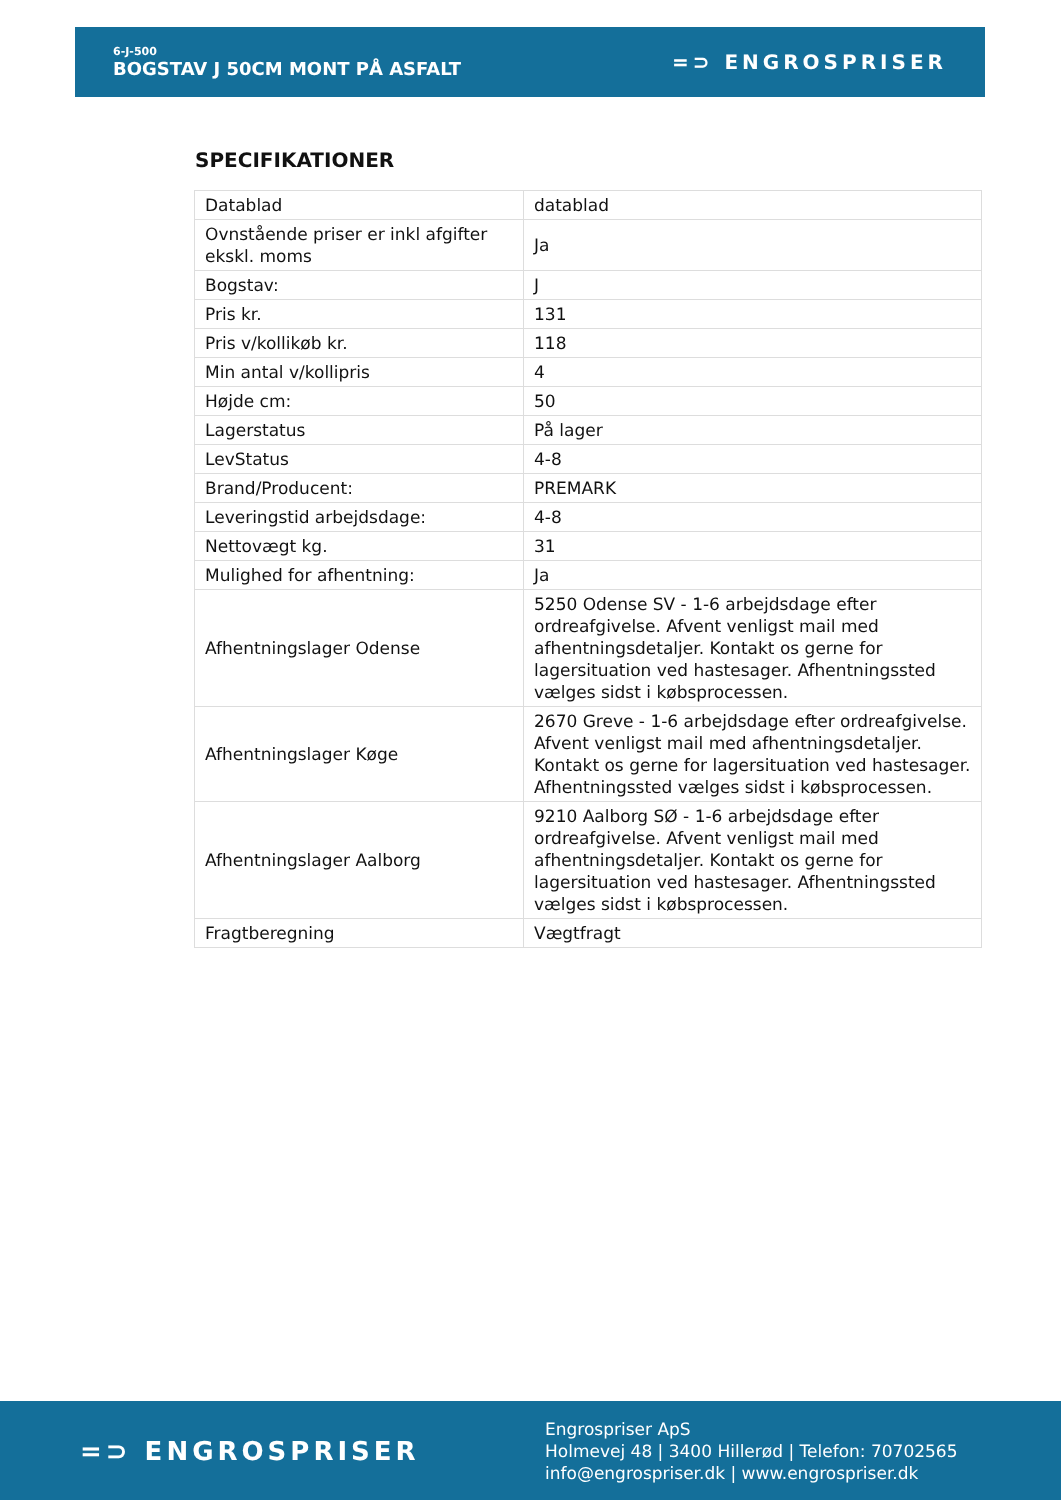6-J-500
BOGSTAV J 50CM MONT PÅ ASFALT
=⊃ ENGROSPRISER
SPECIFIKATIONER
| Datablad | datablad |
| Ovnstående priser er inkl afgifter ekskl. moms | Ja |
| Bogstav: | J |
| Pris kr. | 131 |
| Pris v/kollikøb kr. | 118 |
| Min antal v/kollipris | 4 |
| Højde cm: | 50 |
| Lagerstatus | På lager |
| LevStatus | 4-8 |
| Brand/Producent: | PREMARK |
| Leveringstid arbejdsdage: | 4-8 |
| Nettovægt kg. | 31 |
| Mulighed for afhentning: | Ja |
| Afhentningslager Odense | 5250 Odense SV - 1-6 arbejdsdage efter ordreafgivelse. Afvent venligst mail med afhentningsdetaljer. Kontakt os gerne for lagersituation ved hastesager. Afhentningssted vælges sidst i købsprocessen. |
| Afhentningslager Køge | 2670 Greve - 1-6 arbejdsdage efter ordreafgivelse. Afvent venligst mail med afhentningsdetaljer. Kontakt os gerne for lagersituation ved hastesager. Afhentningssted vælges sidst i købsprocessen. |
| Afhentningslager Aalborg | 9210 Aalborg SØ - 1-6 arbejdsdage efter ordreafgivelse. Afvent venligst mail med afhentningsdetaljer. Kontakt os gerne for lagersituation ved hastesager. Afhentningssted vælges sidst i købsprocessen. |
| Fragtberegning | Vægtfragt |
=⊃ ENGROSPRISER
Engrospriser ApS
Holmevej 48 | 3400 Hillerød | Telefon: 70702565
info@engrospriser.dk | www.engrospriser.dk